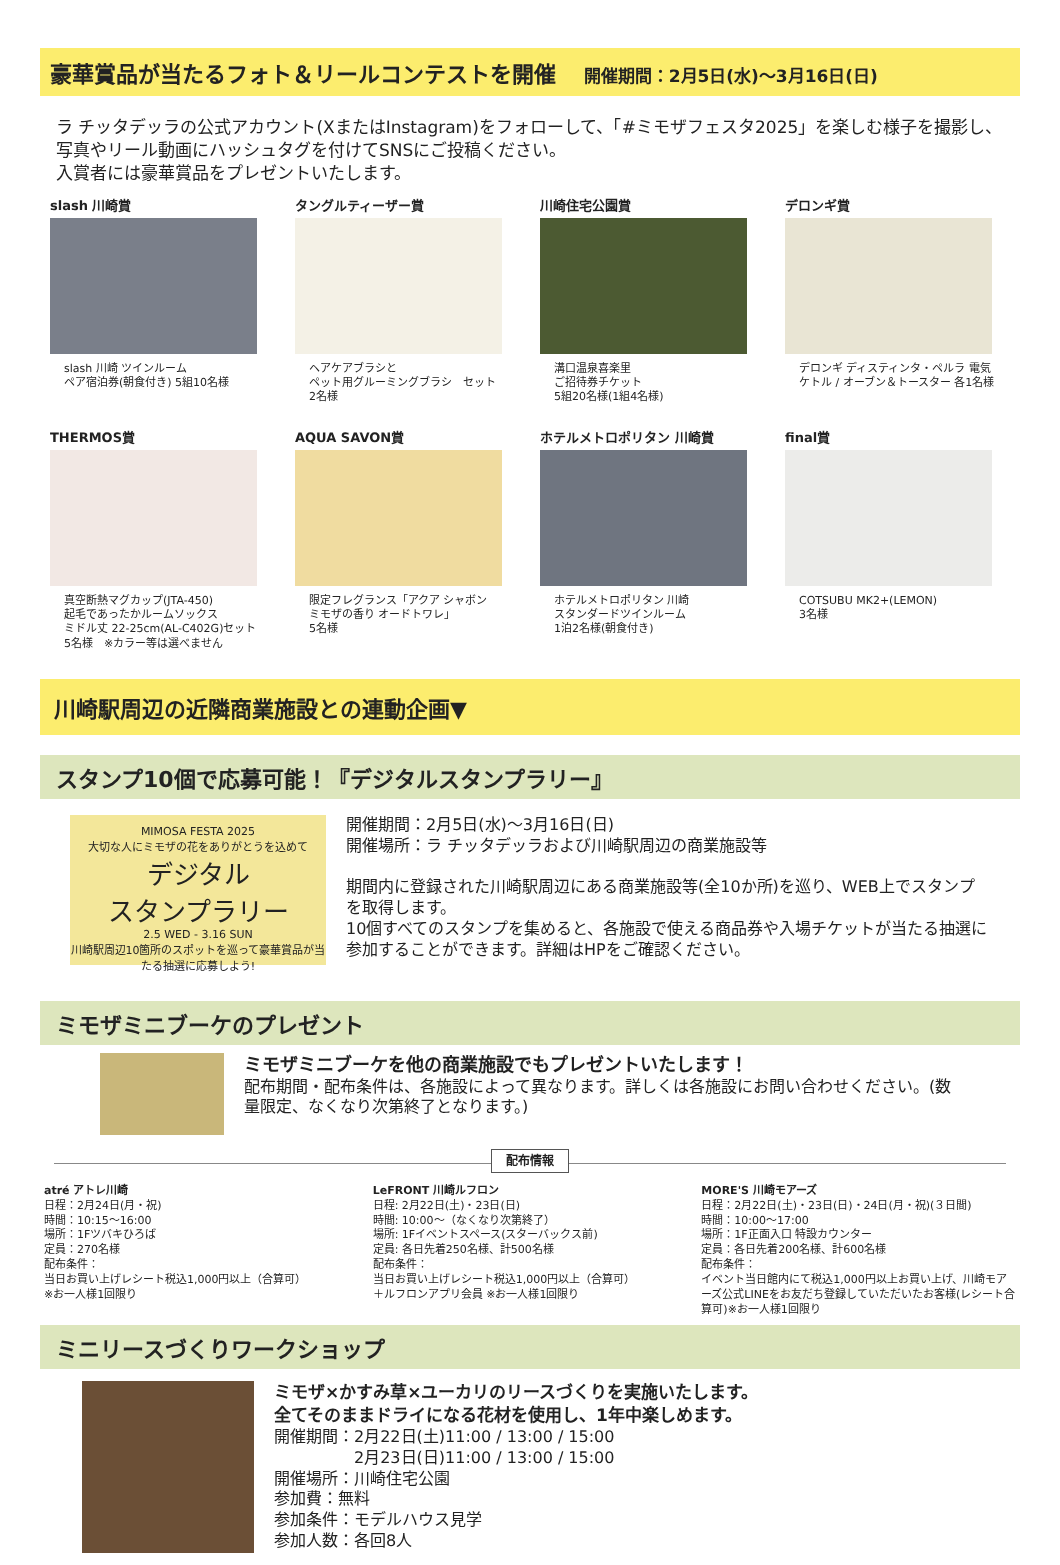豪華賞品が当たるフォト＆リールコンテストを開催 開催期間：2月5日(水)～3月16日(日)
ラ チッタデッラの公式アカウント(XまたはInstagram)をフォローして、「#ミモザフェスタ2025」を楽しむ様子を撮影し、写真やリール動画にハッシュタグを付けてSNSにご投稿ください。
入賞者には豪華賞品をプレゼントいたします。
slash 川崎賞
slash 川崎 ツインルーム
ペア宿泊券(朝食付き) 5組10名様
タングルティーザー賞
ヘアケアブラシと
ペット用グルーミングブラシ　セット
2名様
川崎住宅公園賞
溝口温泉喜楽里
ご招待券チケット
5組20名様(1組4名様)
デロンギ賞
デロンギ ディスティンタ・ペルラ 電気ケトル / オーブン＆トースター 各1名様
THERMOS賞
真空断熱マグカップ(JTA-450)
起毛であったかルームソックス
ミドル丈 22-25cm(AL-C402G)セット
5名様　※カラー等は選べません
AQUA SAVON賞
限定フレグランス「アクア シャボン
ミモザの香り オードトワレ」
5名様
ホテルメトロポリタン 川崎賞
ホテルメトロポリタン 川崎
スタンダードツインルーム
1泊2名様(朝食付き)
final賞
COTSUBU MK2+(LEMON)
3名様
川崎駅周辺の近隣商業施設との連動企画▼
スタンプ10個で応募可能！『デジタルスタンプラリー』
MIMOSA FESTA 2025
大切な人にミモザの花をありがとうを込めて
デジタル
スタンプラリー
2.5 WED - 3.16 SUN
川崎駅周辺10箇所のスポットを巡って豪華賞品が当たる抽選に応募しよう!
開催期間：2月5日(水)～3月16日(日)
開催場所：ラ チッタデッラおよび川崎駅周辺の商業施設等
期間内に登録された川崎駅周辺にある商業施設等(全10か所)を巡り、WEB上でスタンプを取得します。
10個すべてのスタンプを集めると、各施設で使える商品券や入場チケットが当たる抽選に参加することができます。詳細はHPをご確認ください。
ミモザミニブーケのプレゼント
ミモザミニブーケを他の商業施設でもプレゼントいたします！
配布期間・配布条件は、各施設によって異なります。詳しくは各施設にお問い合わせください。(数量限定、なくなり次第終了となります。)
配布情報
atré アトレ川崎
日程：2月24日(月・祝)
時間：10:15～16:00
場所：1Fツバキひろば
定員：270名様
配布条件：
当日お買い上げレシート税込1,000円以上（合算可）
※お一人様1回限り
LeFRONT 川崎ルフロン
日程: 2月22日(土)・23日(日)
時間: 10:00～（なくなり次第終了）
場所: 1Fイベントスペース(スターバックス前)
定員: 各日先着250名様、計500名様
配布条件：
当日お買い上げレシート税込1,000円以上（合算可）
＋ルフロンアプリ会員 ※お一人様1回限り
MORE'S 川崎モアーズ
日程：2月22日(土)・23日(日)・24日(月・祝)(３日間)
時間：10:00～17:00
場所：1F正面入口 特設カウンター
定員：各日先着200名様、計600名様
配布条件：
イベント当日館内にて税込1,000円以上お買い上げ、川崎モアーズ公式LINEをお友だち登録していただいたお客様(レシート合算可)※お一人様1回限り
ミニリースづくりワークショップ
ミモザ×かすみ草×ユーカリのリースづくりを実施いたします。
全てそのままドライになる花材を使用し、1年中楽しめます。
開催期間：2月22日(土)11:00 / 13:00 / 15:00
　　　　　2月23日(日)11:00 / 13:00 / 15:00
開催場所：川崎住宅公園
参加費：無料
参加条件：モデルハウス見学
参加人数：各回8人